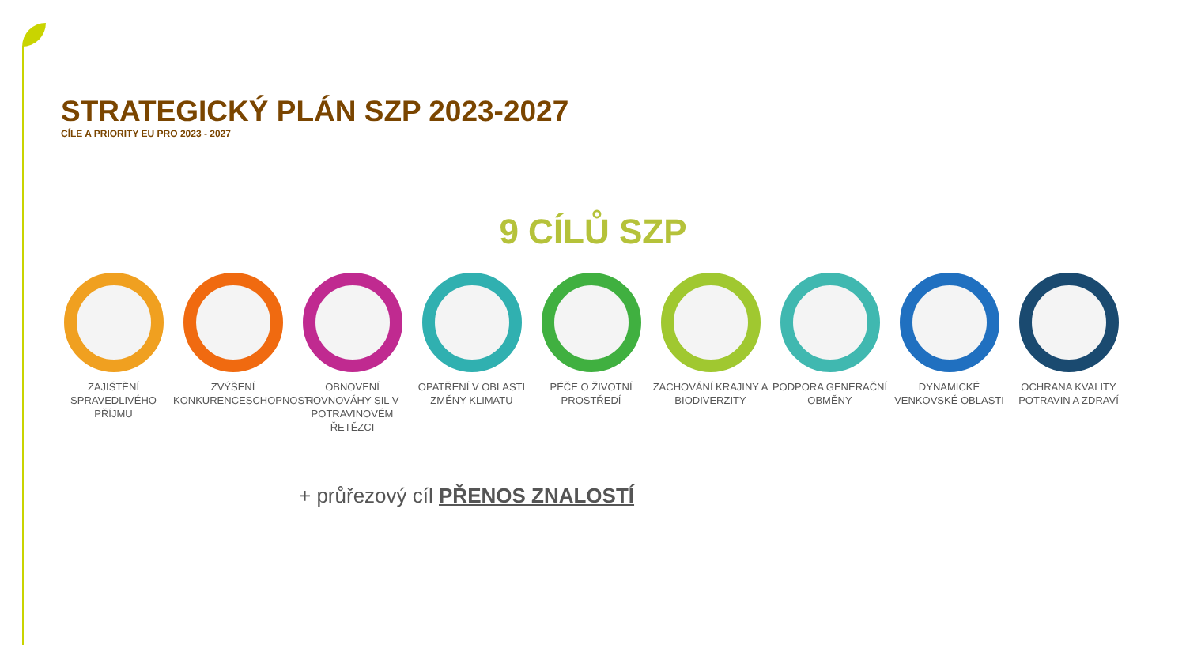STRATEGICKÝ PLÁN SZP 2023-2027
CÍLE A PRIORITY EU PRO 2023 - 2027
9 CÍLŮ SZP
ZAJIŠTĚNÍ SPRAVEDLIVÉHO PŘÍJMU
ZVÝŠENÍ KONKURENCESCHOPNOSTI
OBNOVENÍ ROVNOVÁHY SIL V POTRAVINOVÉM ŘETĚZCI
OPATŘENÍ V OBLASTI ZMĚNY KLIMATU
PÉČE O ŽIVOTNÍ PROSTŘEDÍ
ZACHOVÁNÍ KRAJINY A BIODIVERZITY
PODPORA GENERAČNÍ OBMĚNY
DYNAMICKÉ VENKOVSKÉ OBLASTI
OCHRANA KVALITY POTRAVIN A ZDRAVÍ
+ průřezový cíl PŘENOS ZNALOSTÍ